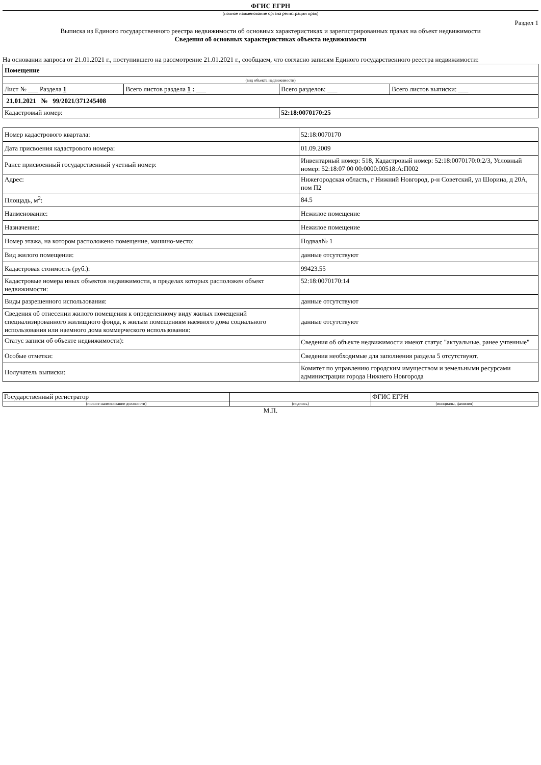ФГИС ЕГРН
(полное наименование органа регистрации прав)
Раздел 1
Выписка из Единого государственного реестра недвижимости об основных характеристиках и зарегистрированных правах на объект недвижимости
Сведения об основных характеристиках объекта недвижимости
На основании запроса от 21.01.2021 г., поступившего на рассмотрение 21.01.2021 г., сообщаем, что согласно записям Единого государственного реестра недвижимости:
| Помещение | | | |
| (вид объекта недвижимости) | | | |
| Лист № ___ Раздела 1 | Всего листов раздела 1 : ___ | Всего разделов: ___ | Всего листов выписки: ___ |
| 21.01.2021 № 99/2021/371245408 | | | |
| Кадастровый номер: | | 52:18:0070170:25 | |
| Номер кадастрового квартала: | 52:18:0070170 |
| Дата присвоения кадастрового номера: | 01.09.2009 |
| Ранее присвоенный государственный учетный номер: | Инвентарный номер: 518, Кадастровый номер: 52:18:0070170:0:2/3, Условный номер: 52:18:07 00 00:0000:00518:А:П002 |
| Адрес: | Нижегородская область, г Нижний Новгород, р-н Советский, ул Шорина, д 20А, пом П2 |
| Площадь, м<sup>2</sup>: | 84.5 |
| Наименование: | Нежилое помещение |
| Назначение: | Нежилое помещение |
| Номер этажа, на котором расположено помещение, машино-место: | Подвал№ 1 |
| Вид жилого помещения: | данные отсутствуют |
| Кадастровая стоимость (руб.): | 99423.55 |
| Кадастровые номера иных объектов недвижимости, в пределах которых расположен объект недвижимости: | 52:18:0070170:14 |
| Виды разрешенного использования: | данные отсутствуют |
| Сведения об отнесении жилого помещения к определенному виду жилых помещений специализированного жилищного фонда, к жилым помещениям наемного дома социального использования или наемного дома коммерческого использования: | данные отсутствуют |
| Статус записи об объекте недвижимости): | Сведения об объекте недвижимости имеют статус "актуальные, ранее учтенные" |
| Особые отметки: | Сведения необходимые для заполнения раздела 5 отсутствуют. |
| Получатель выписки: | Комитет по управлению городским имуществом и земельными ресурсами администрации города Нижнего Новгорода |
| Государственный регистратор | | ФГИС ЕГРН |
| (полное наименование должности) | (подпись) | (инициалы, фамилия) |
М.П.